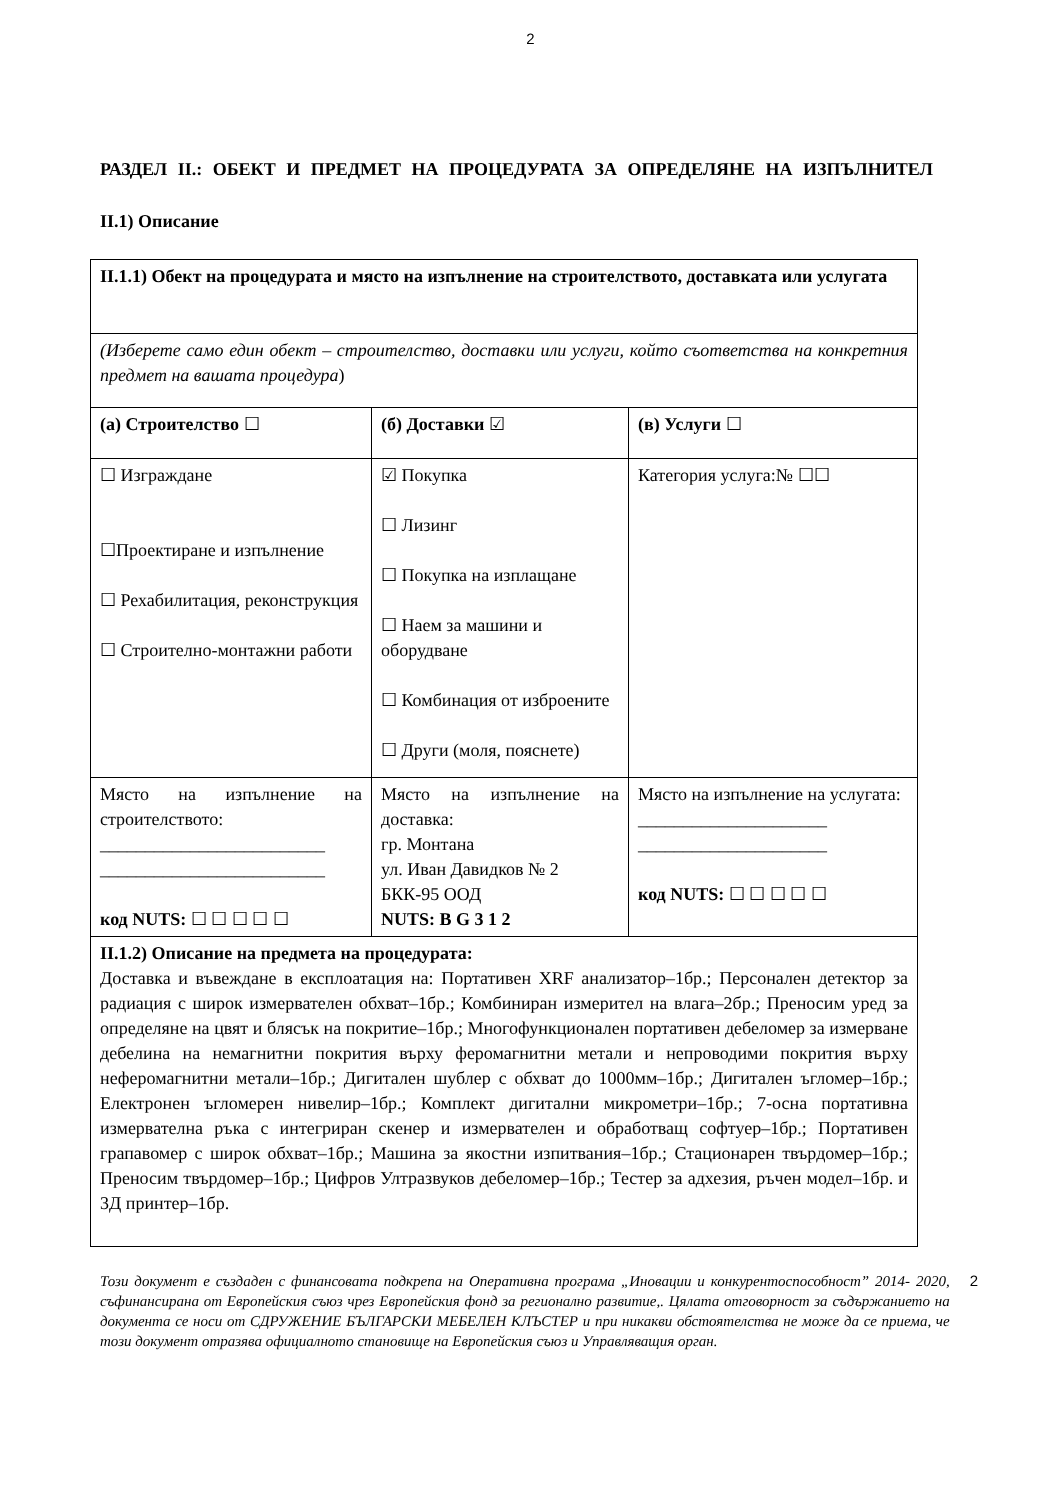2
РАЗДЕЛ II.: ОБЕКТ И ПРЕДМЕТ НА ПРОЦЕДУРАТА ЗА ОПРЕДЕЛЯНЕ НА ИЗПЪЛНИТЕЛ
II.1) Описание
| II.1.1) Обект на процедурата и място на изпълнение на строителството, доставката или услугата | | |
| (Изберете само един обект – строителство, доставки или услуги, който съответства на конкретния предмет на вашата процедура ) | | |
| (а) Строителство ☐ | (б) Доставки ☑ | (в) Услуги ☐ |
| ☐ Изграждане ☐Проектиране и изпълнение ☐ Рехабилитация, реконструкция ☐ Строително-монтажни работи | ☑ Покупка ☐ Лизинг ☐ Покупка на изплащане ☐ Наем за машини и оборудване ☐ Комбинация от изброените ☐ Други (моля, пояснете) | Категория услуга:№ ☐☐ |
| Място на изпълнение на строителството: _________________________ _________________________ код NUTS: ☐ ☐ ☐ ☐ ☐ | Място на изпълнение на доставка: гр. Монтана ул. Иван Давидков № 2 БКК-95 ООД NUTS: B G 3 1 2 | Място на изпълнение на услугата: _____________________ _____________________ код NUTS: ☐ ☐ ☐ ☐ ☐ |
| II.1.2) Описание на предмета на процедурата: Доставка и въвеждане в експлоатация на: Портативен XRF анализатор–1бр.; Персонален детектор за радиация с широк измервателен обхват–1бр.; Комбиниран измерител на влага–2бр.; Преносим уред за определяне на цвят и блясък на покритие–1бр.; Многофункционален портативен дебеломер за измерване дебелина на немагнитни покрития върху феромагнитни метали и непроводими покрития върху неферомагнитни метали–1бр.; Дигитален шублер с обхват до 1000мм–1бр.; Дигитален ъгломер–1бр.; Електронен ъгломерен нивелир–1бр.; Комплект дигитални микрометри–1бр.; 7-осна портативна измервателна ръка с интегриран скенер и измервателен и обработващ софтуер–1бр.; Портативен грапавомер с широк обхват–1бр.; Машина за якостни изпитвания–1бр.; Стационарен твърдомер–1бр.; Преносим твърдомер–1бр.; Цифров Ултразвуков дебеломер–1бр.; Тестер за адхезия, ръчен модел–1бр. и 3Д принтер–1бр. | | |
Този документ е създаден с финансовата подкрепа на Оперативна програма „Иновации и конкурентоспособност” 2014- 2020, съфинансирана от Европейския съюз чрез Европейския фонд за регионално развитие,. Цялата отговорност за съдържанието на документа се носи от СДРУЖЕНИЕ БЪЛГАРСКИ МЕБЕЛЕН КЛЪСТЕР и при никакви обстоятелства не може да се приема, че този документ отразява официалното становище на Европейския съюз и Управляващия орган.
2